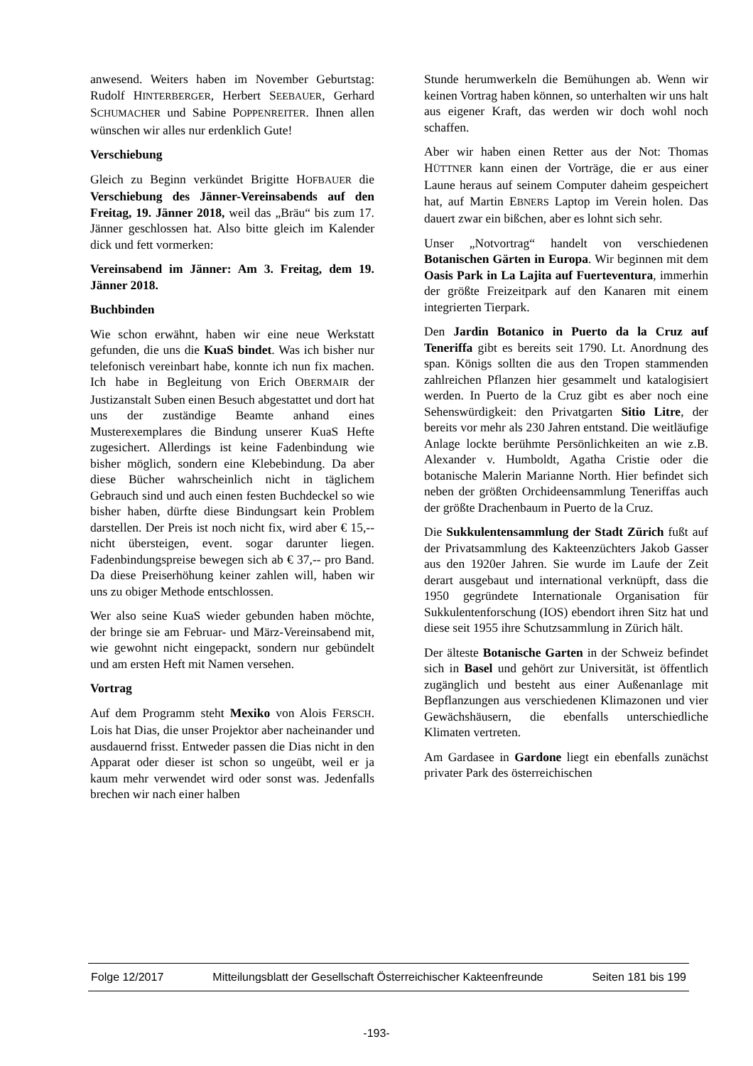anwesend. Weiters haben im November Geburtstag: Rudolf HINTERBERGER, Herbert SEEBAUER, Gerhard SCHUMACHER und Sabine POPPENREITER. Ihnen allen wünschen wir alles nur erdenklich Gute!
Verschiebung
Gleich zu Beginn verkündet Brigitte HOFBAUER die Verschiebung des Jänner-Vereinsabends auf den Freitag, 19. Jänner 2018, weil das „Bräu“ bis zum 17. Jänner geschlossen hat. Also bitte gleich im Kalender dick und fett vormerken:
Vereinsabend im Jänner: Am 3. Freitag, dem 19. Jänner 2018.
Buchbinden
Wie schon erwähnt, haben wir eine neue Werkstatt gefunden, die uns die KuaS bindet. Was ich bisher nur telefonisch vereinbart habe, konnte ich nun fix machen. Ich habe in Begleitung von Erich OBERMAIR der Justizanstalt Suben einen Besuch abgestattet und dort hat uns der zuständige Beamte anhand eines Musterexemplares die Bindung unserer KuaS Hefte zugesichert. Allerdings ist keine Fadenbindung wie bisher möglich, sondern eine Klebebindung. Da aber diese Bücher wahrscheinlich nicht in täglichem Gebrauch sind und auch einen festen Buchdeckel so wie bisher haben, dürfte diese Bindungsart kein Problem darstellen. Der Preis ist noch nicht fix, wird aber € 15,-- nicht übersteigen, event. sogar darunter liegen. Fadenbindungspreise bewegen sich ab € 37,-- pro Band. Da diese Preiserhöhung keiner zahlen will, haben wir uns zu obiger Methode entschlossen.
Wer also seine KuaS wieder gebunden haben möchte, der bringe sie am Februar- und März-Vereinsabend mit, wie gewohnt nicht eingepackt, sondern nur gebündelt und am ersten Heft mit Namen versehen.
Vortrag
Auf dem Programm steht Mexiko von Alois FERSCH. Lois hat Dias, die unser Projektor aber nacheinander und ausdauernd frisst. Entweder passen die Dias nicht in den Apparat oder dieser ist schon so ungeübt, weil er ja kaum mehr verwendet wird oder sonst was. Jedenfalls brechen wir nach einer halben
Stunde herumwerkeln die Bemühungen ab. Wenn wir keinen Vortrag haben können, so unterhalten wir uns halt aus eigener Kraft, das werden wir doch wohl noch schaffen.
Aber wir haben einen Retter aus der Not: Thomas HÜTTNER kann einen der Vorträge, die er aus einer Laune heraus auf seinem Computer daheim gespeichert hat, auf Martin EBNERS Laptop im Verein holen. Das dauert zwar ein bißchen, aber es lohnt sich sehr.
Unser „Notvortrag“ handelt von verschiedenen Botanischen Gärten in Europa. Wir beginnen mit dem Oasis Park in La Lajita auf Fuerteventura, immerhin der größte Freizeitpark auf den Kanaren mit einem integrierten Tierpark.
Den Jardin Botanico in Puerto da la Cruz auf Teneriffa gibt es bereits seit 1790. Lt. Anordnung des span. Königs sollten die aus den Tropen stammenden zahlreichen Pflanzen hier gesammelt und katalogisiert werden. In Puerto de la Cruz gibt es aber noch eine Sehenswürdigkeit: den Privatgarten Sitio Litre, der bereits vor mehr als 230 Jahren entstand. Die weitläufige Anlage lockte berühmte Persönlichkeiten an wie z.B. Alexander v. Humboldt, Agatha Cristie oder die botanische Malerin Marianne North. Hier befindet sich neben der größten Orchideensammlung Teneriffas auch der größte Drachenbaum in Puerto de la Cruz.
Die Sukkulentensammlung der Stadt Zürich fußt auf der Privatsammlung des Kakteenzüchters Jakob Gasser aus den 1920er Jahren. Sie wurde im Laufe der Zeit derart ausgebaut und international verknüpft, dass die 1950 gegründete Internationale Organisation für Sukkulentenforschung (IOS) ebendort ihren Sitz hat und diese seit 1955 ihre Schutzsammlung in Zürich hält.
Der älteste Botanische Garten in der Schweiz befindet sich in Basel und gehört zur Universität, ist öffentlich zugänglich und besteht aus einer Außenanlage mit Bepflanzungen aus verschiedenen Klimazonen und vier Gewächshäusern, die ebenfalls unterschiedliche Klimaten vertreten.
Am Gardasee in Gardone liegt ein ebenfalls zunächst privater Park des österreichischen
Folge 12/2017 Mitteilungsblatt der Gesellschaft Österreichischer Kakteenfreunde Seiten 181 bis 199
-193-